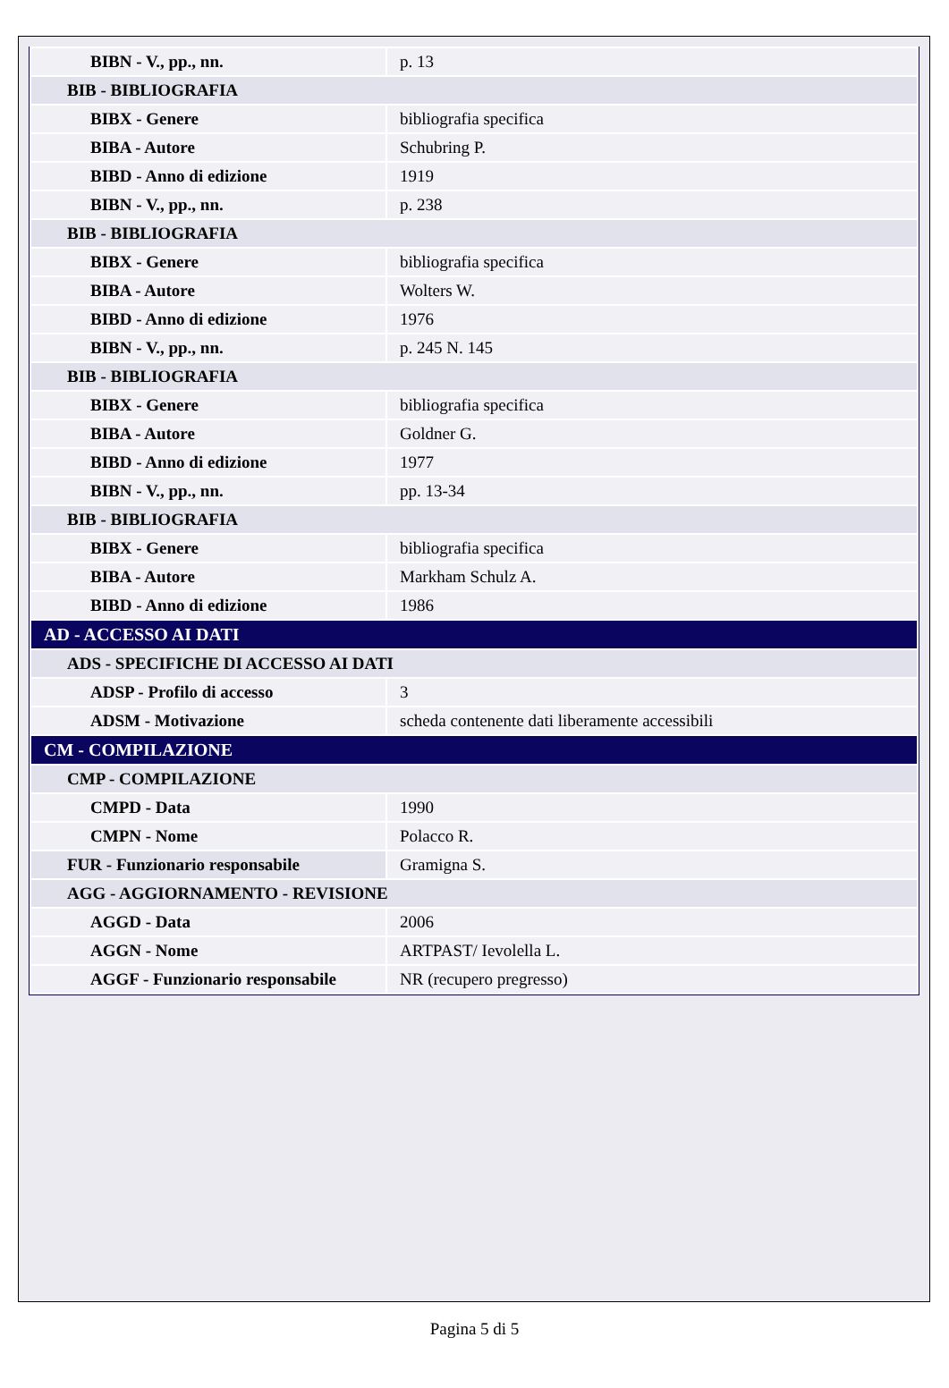| BIBN - V., pp., nn. | p. 13 |
| BIB - BIBLIOGRAFIA | |
| BIBX - Genere | bibliografia specifica |
| BIBA - Autore | Schubring P. |
| BIBD - Anno di edizione | 1919 |
| BIBN - V., pp., nn. | p. 238 |
| BIB - BIBLIOGRAFIA | |
| BIBX - Genere | bibliografia specifica |
| BIBA - Autore | Wolters W. |
| BIBD - Anno di edizione | 1976 |
| BIBN - V., pp., nn. | p. 245 N. 145 |
| BIB - BIBLIOGRAFIA | |
| BIBX - Genere | bibliografia specifica |
| BIBA - Autore | Goldner G. |
| BIBD - Anno di edizione | 1977 |
| BIBN - V., pp., nn. | pp. 13-34 |
| BIB - BIBLIOGRAFIA | |
| BIBX - Genere | bibliografia specifica |
| BIBA - Autore | Markham Schulz A. |
| BIBD - Anno di edizione | 1986 |
| AD - ACCESSO AI DATI | |
| ADS - SPECIFICHE DI ACCESSO AI DATI | |
| ADSP - Profilo di accesso | 3 |
| ADSM - Motivazione | scheda contenente dati liberamente accessibili |
| CM - COMPILAZIONE | |
| CMP - COMPILAZIONE | |
| CMPD - Data | 1990 |
| CMPN - Nome | Polacco R. |
| FUR - Funzionario responsabile | Gramigna S. |
| AGG - AGGIORNAMENTO - REVISIONE | |
| AGGD - Data | 2006 |
| AGGN - Nome | ARTPAST/ Ievolella L. |
| AGGF - Funzionario responsabile | NR (recupero pregresso) |
Pagina 5 di 5